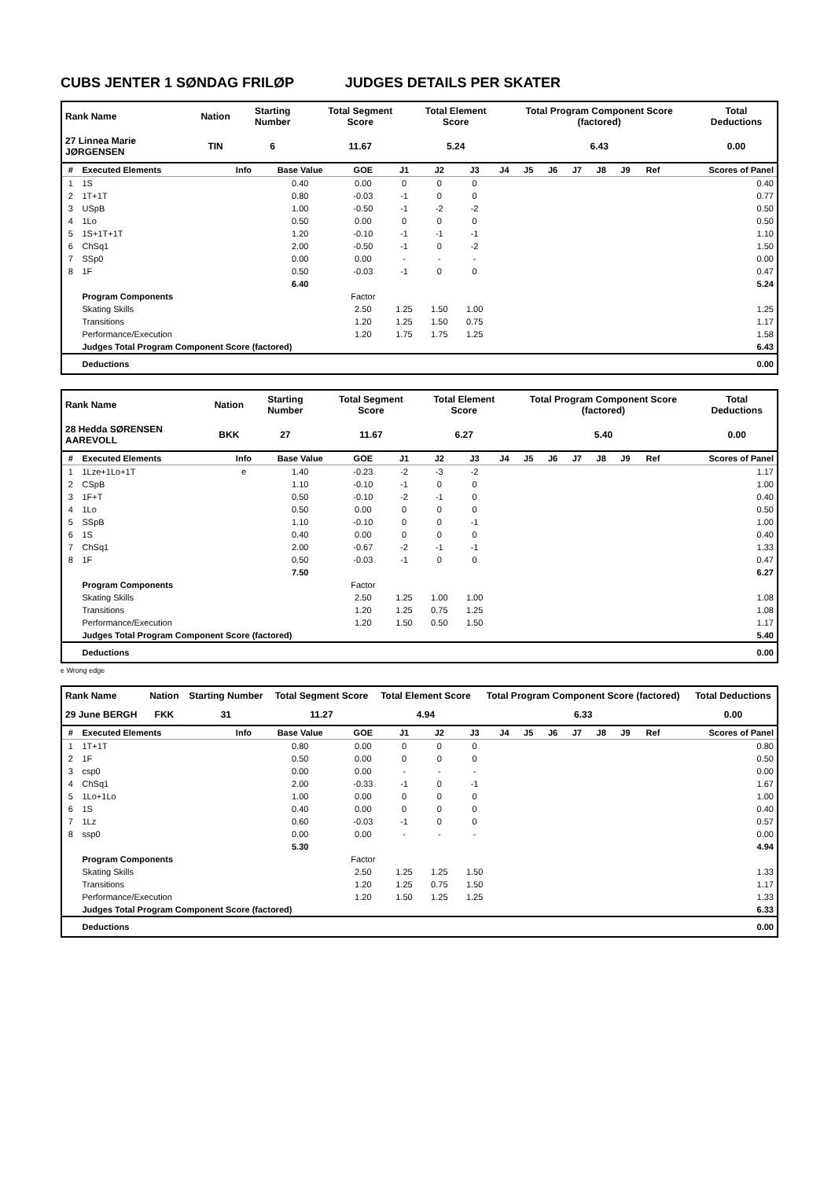CUBS JENTER 1 SØNDAG FRILØP JUDGES DETAILS PER SKATER
| Rank Name | Nation | Starting Number | Total Segment Score | Total Element Score | Total Program Component Score (factored) | Total Deductions |
| --- | --- | --- | --- | --- | --- | --- |
| 27 Linnea Marie JØRGENSEN | TIN | 6 | 11.67 | 5.24 | 6.43 | 0.00 |
| # | Executed Elements | Info | Base Value | GOE | J1 | J2 | J3 | J4 | J5 | J6 | J7 | J8 | J9 | Ref | Scores of Panel |
| --- | --- | --- | --- | --- | --- | --- | --- | --- | --- | --- | --- | --- | --- | --- | --- |
| 1 | 1S | | 0.40 | 0.00 | 0 | 0 | 0 | | | | | | | | 0.40 |
| 2 | 1T+1T | | 0.80 | -0.03 | -1 | 0 | 0 | | | | | | | | 0.77 |
| 3 | USpB | | 1.00 | -0.50 | -1 | -2 | -2 | | | | | | | | 0.50 |
| 4 | 1Lo | | 0.50 | 0.00 | 0 | 0 | 0 | | | | | | | | 0.50 |
| 5 | 1S+1T+1T | | 1.20 | -0.10 | -1 | -1 | -1 | | | | | | | | 1.10 |
| 6 | ChSq1 | | 2.00 | -0.50 | -1 | 0 | -2 | | | | | | | | 1.50 |
| 7 | SSp0 | | 0.00 | 0.00 | - | - | - | | | | | | | | 0.00 |
| 8 | 1F | | 0.50 | -0.03 | -1 | 0 | 0 | | | | | | | | 0.47 |
| | | | 6.40 | | | | | | | | | | | | 5.24 |
| | Program Components | | | Factor | | | | | | | | | | | |
| | Skating Skills | | | 2.50 | 1.25 | 1.50 | 1.00 | | | | | | | | 1.25 |
| | Transitions | | | 1.20 | 1.25 | 1.50 | 0.75 | | | | | | | | 1.17 |
| | Performance/Execution | | | 1.20 | 1.75 | 1.75 | 1.25 | | | | | | | | 1.58 |
| | Judges Total Program Component Score (factored) | | | | | | | | | | | | | | 6.43 |
| | Deductions | | | | | | | | | | | | | | 0.00 |
| Rank Name | Nation | Starting Number | Total Segment Score | Total Element Score | Total Program Component Score (factored) | Total Deductions |
| --- | --- | --- | --- | --- | --- | --- |
| 28 Hedda SØRENSEN AAREVOLL | BKK | 27 | 11.67 | 6.27 | 5.40 | 0.00 |
| # | Executed Elements | Info | Base Value | GOE | J1 | J2 | J3 | J4 | J5 | J6 | J7 | J8 | J9 | Ref | Scores of Panel |
| --- | --- | --- | --- | --- | --- | --- | --- | --- | --- | --- | --- | --- | --- | --- | --- |
| 1 | 1Lze+1Lo+1T | e | 1.40 | -0.23 | -2 | -3 | -2 | | | | | | | | 1.17 |
| 2 | CSpB | | 1.10 | -0.10 | -1 | 0 | 0 | | | | | | | | 1.00 |
| 3 | 1F+T | | 0.50 | -0.10 | -2 | -1 | 0 | | | | | | | | 0.40 |
| 4 | 1Lo | | 0.50 | 0.00 | 0 | 0 | 0 | | | | | | | | 0.50 |
| 5 | SSpB | | 1.10 | -0.10 | 0 | 0 | -1 | | | | | | | | 1.00 |
| 6 | 1S | | 0.40 | 0.00 | 0 | 0 | 0 | | | | | | | | 0.40 |
| 7 | ChSq1 | | 2.00 | -0.67 | -2 | -1 | -1 | | | | | | | | 1.33 |
| 8 | 1F | | 0.50 | -0.03 | -1 | 0 | 0 | | | | | | | | 0.47 |
| | | | 7.50 | | | | | | | | | | | | 6.27 |
| | Program Components | | | Factor | | | | | | | | | | | |
| | Skating Skills | | | 2.50 | 1.25 | 1.00 | 1.00 | | | | | | | | 1.08 |
| | Transitions | | | 1.20 | 1.25 | 0.75 | 1.25 | | | | | | | | 1.08 |
| | Performance/Execution | | | 1.20 | 1.50 | 0.50 | 1.50 | | | | | | | | 1.17 |
| | Judges Total Program Component Score (factored) | | | | | | | | | | | | | | 5.40 |
| | Deductions | | | | | | | | | | | | | | 0.00 |
e Wrong edge
| Rank Name | Nation | Starting Number | Total Segment Score | Total Element Score | Total Program Component Score (factored) | Total Deductions |
| --- | --- | --- | --- | --- | --- | --- |
| 29 June BERGH | FKK | 31 | 11.27 | 4.94 | 6.33 | 0.00 |
| # | Executed Elements | Info | Base Value | GOE | J1 | J2 | J3 | J4 | J5 | J6 | J7 | J8 | J9 | Ref | Scores of Panel |
| --- | --- | --- | --- | --- | --- | --- | --- | --- | --- | --- | --- | --- | --- | --- | --- |
| 1 | 1T+1T | | 0.80 | 0.00 | 0 | 0 | 0 | | | | | | | | 0.80 |
| 2 | 1F | | 0.50 | 0.00 | 0 | 0 | 0 | | | | | | | | 0.50 |
| 3 | csp0 | | 0.00 | 0.00 | - | - | - | | | | | | | | 0.00 |
| 4 | ChSq1 | | 2.00 | -0.33 | -1 | 0 | -1 | | | | | | | | 1.67 |
| 5 | 1Lo+1Lo | | 1.00 | 0.00 | 0 | 0 | 0 | | | | | | | | 1.00 |
| 6 | 1S | | 0.40 | 0.00 | 0 | 0 | 0 | | | | | | | | 0.40 |
| 7 | 1Lz | | 0.60 | -0.03 | -1 | 0 | 0 | | | | | | | | 0.57 |
| 8 | ssp0 | | 0.00 | 0.00 | - | - | - | | | | | | | | 0.00 |
| | | | 5.30 | | | | | | | | | | | | 4.94 |
| | Program Components | | | Factor | | | | | | | | | | | |
| | Skating Skills | | | 2.50 | 1.25 | 1.25 | 1.50 | | | | | | | | 1.33 |
| | Transitions | | | 1.20 | 1.25 | 0.75 | 1.50 | | | | | | | | 1.17 |
| | Performance/Execution | | | 1.20 | 1.50 | 1.25 | 1.25 | | | | | | | | 1.33 |
| | Judges Total Program Component Score (factored) | | | | | | | | | | | | | | 6.33 |
| | Deductions | | | | | | | | | | | | | | 0.00 |